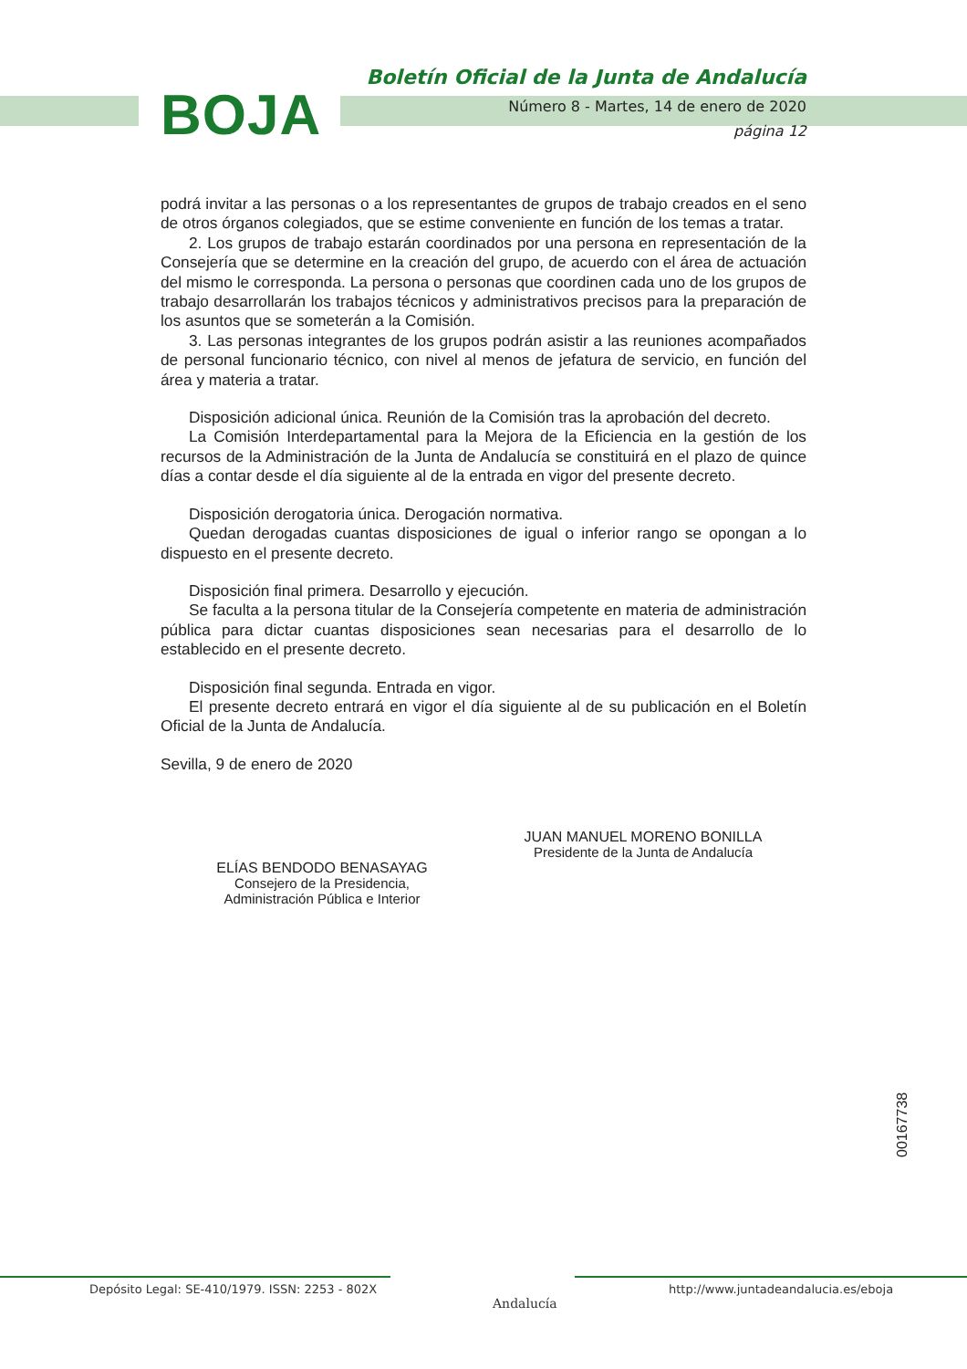BOJA
Boletín Oficial de la Junta de Andalucía
Número 8 - Martes, 14 de enero de 2020
página 12
podrá invitar a las personas o a los representantes de grupos de trabajo creados en el seno de otros órganos colegiados, que se estime conveniente en función de los temas a tratar.
2. Los grupos de trabajo estarán coordinados por una persona en representación de la Consejería que se determine en la creación del grupo, de acuerdo con el área de actuación del mismo le corresponda. La persona o personas que coordinen cada uno de los grupos de trabajo desarrollarán los trabajos técnicos y administrativos precisos para la preparación de los asuntos que se someterán a la Comisión.
3. Las personas integrantes de los grupos podrán asistir a las reuniones acompañados de personal funcionario técnico, con nivel al menos de jefatura de servicio, en función del área y materia a tratar.
Disposición adicional única. Reunión de la Comisión tras la aprobación del decreto.
La Comisión Interdepartamental para la Mejora de la Eficiencia en la gestión de los recursos de la Administración de la Junta de Andalucía se constituirá en el plazo de quince días a contar desde el día siguiente al de la entrada en vigor del presente decreto.
Disposición derogatoria única. Derogación normativa.
Quedan derogadas cuantas disposiciones de igual o inferior rango se opongan a lo dispuesto en el presente decreto.
Disposición final primera. Desarrollo y ejecución.
Se faculta a la persona titular de la Consejería competente en materia de administración pública para dictar cuantas disposiciones sean necesarias para el desarrollo de lo establecido en el presente decreto.
Disposición final segunda. Entrada en vigor.
El presente decreto entrará en vigor el día siguiente al de su publicación en el Boletín Oficial de la Junta de Andalucía.
Sevilla, 9 de enero de 2020
JUAN MANUEL MORENO BONILLA
Presidente de la Junta de Andalucía
ELÍAS BENDODO BENASAYAG
Consejero de la Presidencia,
Administración Pública e Interior
00167738
Depósito Legal: SE-410/1979. ISSN: 2253 - 802X
http://www.juntadeandalucia.es/eboja
Andalucía